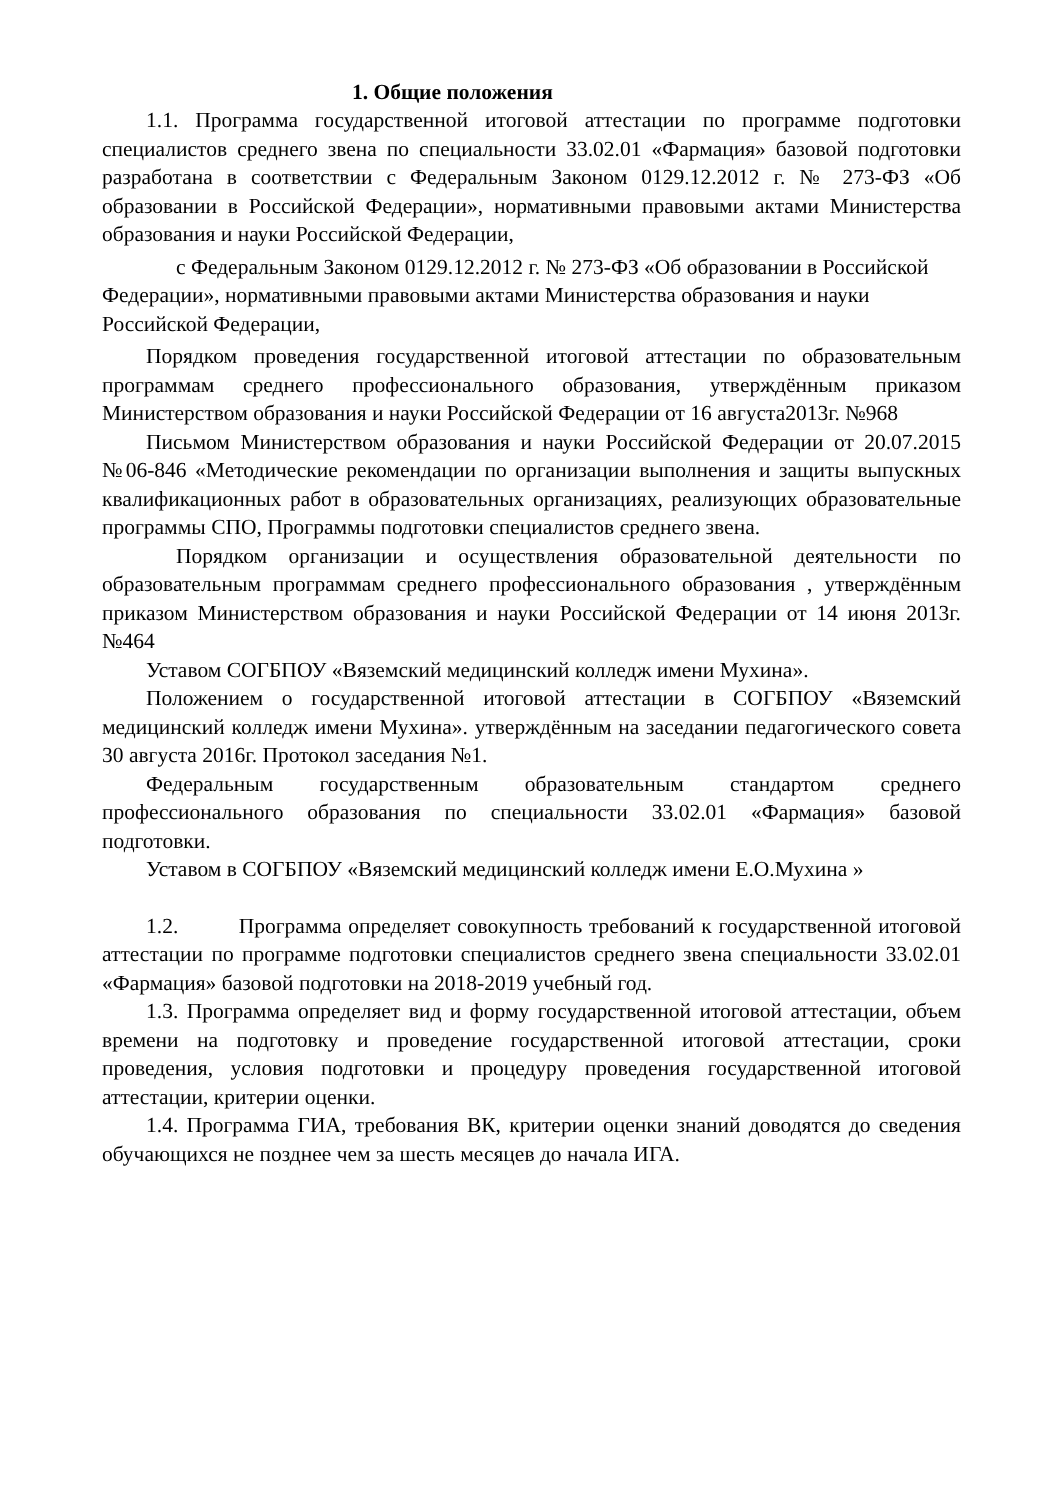1. Общие положения
1.1. Программа государственной итоговой аттестации по программе подготовки специалистов среднего звена по специальности 33.02.01 «Фармация» базовой подготовки разработана в соответствии с Федеральным Законом 0129.12.2012 г. № 273-ФЗ «Об образовании в Российской Федерации», нормативными правовыми актами Министерства образования и науки Российской Федерации,
с Федеральным Законом 0129.12.2012 г. № 273-ФЗ «Об образовании в Российской Федерации», нормативными правовыми актами Министерства образования и науки Российской Федерации,
Порядком проведения государственной итоговой аттестации по образовательным программам среднего профессионального образования, утверждённым приказом Министерством образования и науки Российской Федерации от 16 августа2013г. №968
Письмом Министерством образования и науки Российской Федерации от 20.07.2015 №06-846 «Методические рекомендации по организации выполнения и защиты выпускных квалификационных работ в образовательных организациях, реализующих образовательные программы СПО, Программы подготовки специалистов среднего звена.
Порядком организации и осуществления образовательной деятельности по образовательным программам среднего профессионального образования , утверждённым приказом Министерством образования и науки Российской Федерации от 14 июня 2013г.№464
Уставом СОГБПОУ «Вяземский медицинский колледж имени Мухина».
Положением о государственной итоговой аттестации в СОГБПОУ «Вяземский медицинский колледж имени Мухина». утверждённым на заседании педагогического совета 30 августа 2016г. Протокол заседания №1.
Федеральным государственным образовательным стандартом среднего профессионального образования по специальности 33.02.01 «Фармация» базовой подготовки.
Уставом в СОГБПОУ «Вяземский медицинский колледж имени Е.О.Мухина »
1.2. Программа определяет совокупность требований к государственной итоговой аттестации по программе подготовки специалистов среднего звена специальности 33.02.01 «Фармация» базовой подготовки на 2018-2019 учебный год.
1.3. Программа определяет вид и форму государственной итоговой аттестации, объем времени на подготовку и проведение государственной итоговой аттестации, сроки проведения, условия подготовки и процедуру проведения государственной итоговой аттестации, критерии оценки.
1.4. Программа ГИА, требования ВК, критерии оценки знаний доводятся до сведения обучающихся не позднее чем за шесть месяцев до начала ИГА.